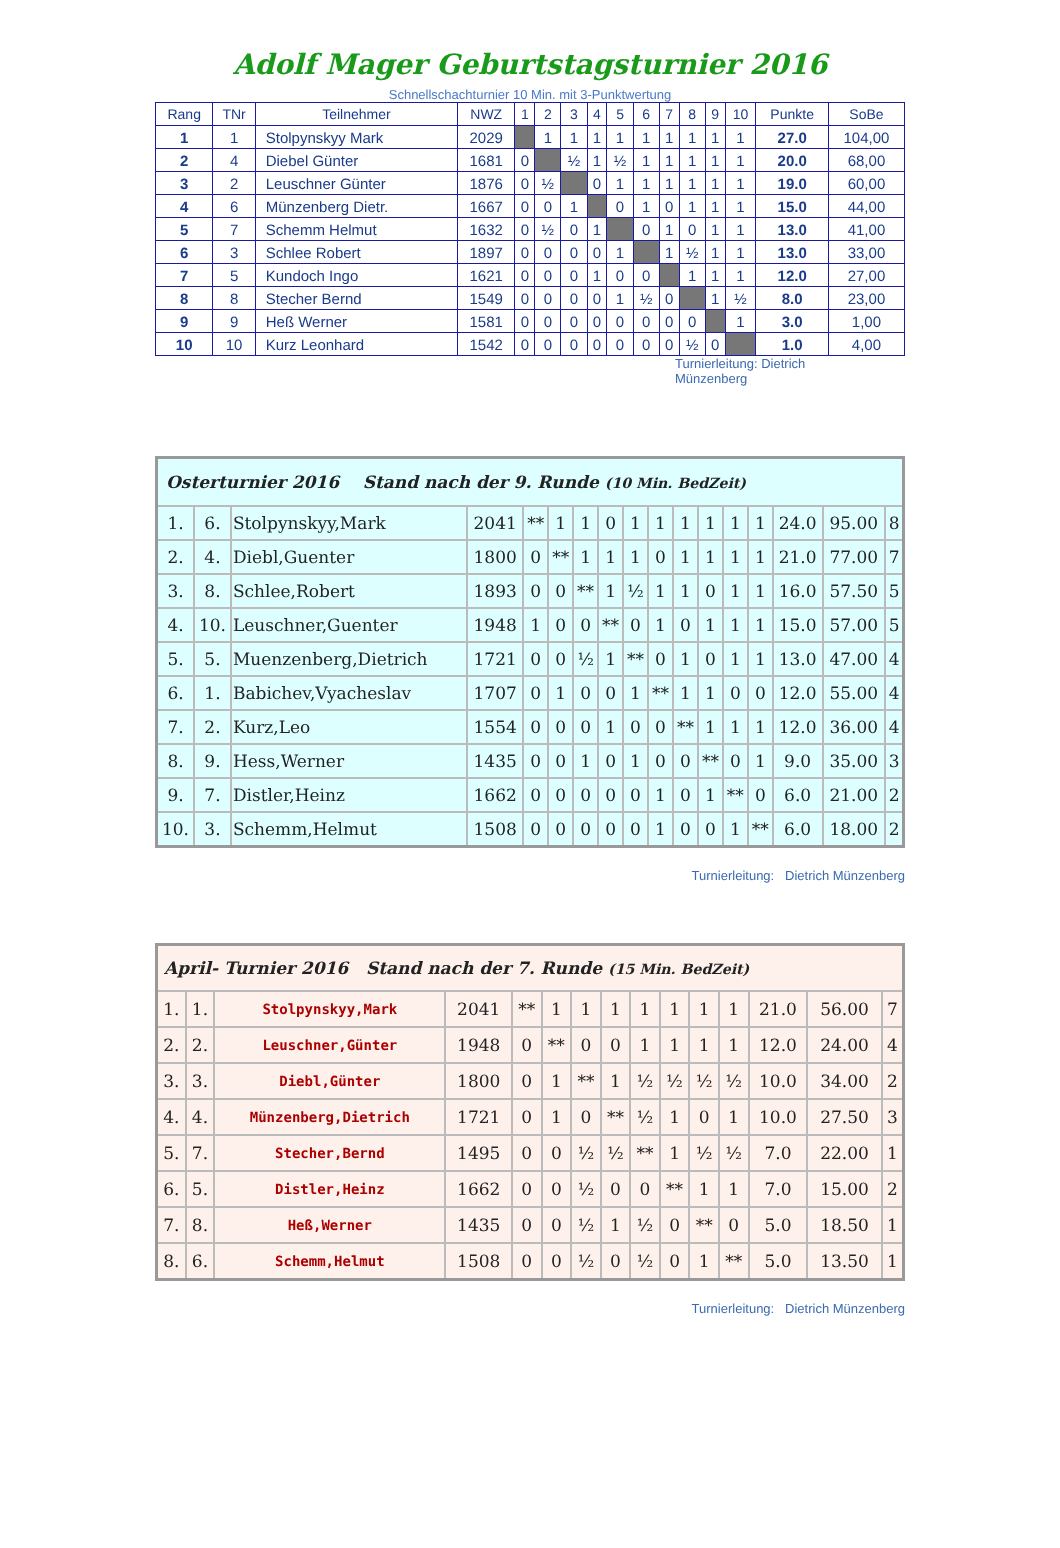Adolf Mager Geburtstagsturnier 2016
Schnellschachturnier 10 Min. mit 3-Punktwertung
| Rang | TNr | Teilnehmer | NWZ | 1 | 2 | 3 | 4 | 5 | 6 | 7 | 8 | 9 | 10 | Punkte | SoBe |
| --- | --- | --- | --- | --- | --- | --- | --- | --- | --- | --- | --- | --- | --- | --- | --- |
| 1 | 1 | Stolpynskyy Mark | 2029 | | 1 | 1 | 1 | 1 | 1 | 1 | 1 | 1 | 1 | 27.0 | 104,00 |
| 2 | 4 | Diebel Günter | 1681 | 0 | | ½ | 1 | ½ | 1 | 1 | 1 | 1 | 1 | 20.0 | 68,00 |
| 3 | 2 | Leuschner Günter | 1876 | 0 | ½ | | 0 | 1 | 1 | 1 | 1 | 1 | 1 | 19.0 | 60,00 |
| 4 | 6 | Münzenberg Dietr. | 1667 | 0 | 0 | 1 | | 0 | 1 | 0 | 1 | 1 | 1 | 15.0 | 44,00 |
| 5 | 7 | Schemm Helmut | 1632 | 0 | ½ | 0 | 1 | | 0 | 1 | 0 | 1 | 1 | 13.0 | 41,00 |
| 6 | 3 | Schlee Robert | 1897 | 0 | 0 | 0 | 0 | 1 | | 1 | ½ | 1 | 1 | 13.0 | 33,00 |
| 7 | 5 | Kundoch Ingo | 1621 | 0 | 0 | 0 | 1 | 0 | 0 | | 1 | 1 | 1 | 12.0 | 27,00 |
| 8 | 8 | Stecher Bernd | 1549 | 0 | 0 | 0 | 0 | 1 | ½ | 0 | | 1 | ½ | 8.0 | 23,00 |
| 9 | 9 | Heß Werner | 1581 | 0 | 0 | 0 | 0 | 0 | 0 | 0 | 0 | | 1 | 3.0 | 1,00 |
| 10 | 10 | Kurz Leonhard | 1542 | 0 | 0 | 0 | 0 | 0 | 0 | 0 | ½ | 0 | | 1.0 | 4,00 |
Turnierleitung: Dietrich Münzenberg
| Osterturnier 2016 Stand nach der 9. Runde (10 Min. BedZeit) | | | | | | | | | | | | | | | | |
| 1. | 6. | Stolpynskyy,Mark | 2041 | ** | 1 | 1 | 0 | 1 | 1 | 1 | 1 | 1 | 1 | 24.0 | 95.00 | 8 |
| 2. | 4. | Diebl,Guenter | 1800 | 0 | ** | 1 | 1 | 1 | 0 | 1 | 1 | 1 | 1 | 21.0 | 77.00 | 7 |
| 3. | 8. | Schlee,Robert | 1893 | 0 | 0 | ** | 1 | ½ | 1 | 1 | 0 | 1 | 1 | 16.0 | 57.50 | 5 |
| 4. | 10. | Leuschner,Guenter | 1948 | 1 | 0 | 0 | ** | 0 | 1 | 0 | 1 | 1 | 1 | 15.0 | 57.00 | 5 |
| 5. | 5. | Muenzenberg,Dietrich | 1721 | 0 | 0 | ½ | 1 | ** | 0 | 1 | 0 | 1 | 1 | 13.0 | 47.00 | 4 |
| 6. | 1. | Babichev,Vyacheslav | 1707 | 0 | 1 | 0 | 0 | 1 | ** | 1 | 1 | 0 | 0 | 12.0 | 55.00 | 4 |
| 7. | 2. | Kurz,Leo | 1554 | 0 | 0 | 0 | 1 | 0 | 0 | ** | 1 | 1 | 1 | 12.0 | 36.00 | 4 |
| 8. | 9. | Hess,Werner | 1435 | 0 | 0 | 1 | 0 | 1 | 0 | 0 | ** | 0 | 1 | 9.0 | 35.00 | 3 |
| 9. | 7. | Distler,Heinz | 1662 | 0 | 0 | 0 | 0 | 0 | 1 | 0 | 1 | ** | 0 | 6.0 | 21.00 | 2 |
| 10. | 3. | Schemm,Helmut | 1508 | 0 | 0 | 0 | 0 | 0 | 1 | 0 | 0 | 1 | ** | 6.0 | 18.00 | 2 |
Turnierleitung: Dietrich Münzenberg
| April- Turnier 2016 Stand nach der 7. Runde (15 Min. BedZeit) | | | | | | | | | | | | | | |
| 1. | 1. | Stolpynskyy,Mark | 2041 | ** | 1 | 1 | 1 | 1 | 1 | 1 | 1 | 21.0 | 56.00 | 7 |
| 2. | 2. | Leuschner,Günter | 1948 | 0 | ** | 0 | 0 | 1 | 1 | 1 | 1 | 12.0 | 24.00 | 4 |
| 3. | 3. | Diebl,Günter | 1800 | 0 | 1 | ** | 1 | ½ | ½ | ½ | ½ | 10.0 | 34.00 | 2 |
| 4. | 4. | Münzenberg,Dietrich | 1721 | 0 | 1 | 0 | ** | ½ | 1 | 0 | 1 | 10.0 | 27.50 | 3 |
| 5. | 7. | Stecher,Bernd | 1495 | 0 | 0 | ½ | ½ | ** | 1 | ½ | ½ | 7.0 | 22.00 | 1 |
| 6. | 5. | Distler,Heinz | 1662 | 0 | 0 | ½ | 0 | 0 | ** | 1 | 1 | 7.0 | 15.00 | 2 |
| 7. | 8. | Heß,Werner | 1435 | 0 | 0 | ½ | 1 | ½ | 0 | ** | 0 | 5.0 | 18.50 | 1 |
| 8. | 6. | Schemm,Helmut | 1508 | 0 | 0 | ½ | 0 | ½ | 0 | 1 | ** | 5.0 | 13.50 | 1 |
Turnierleitung: Dietrich Münzenberg